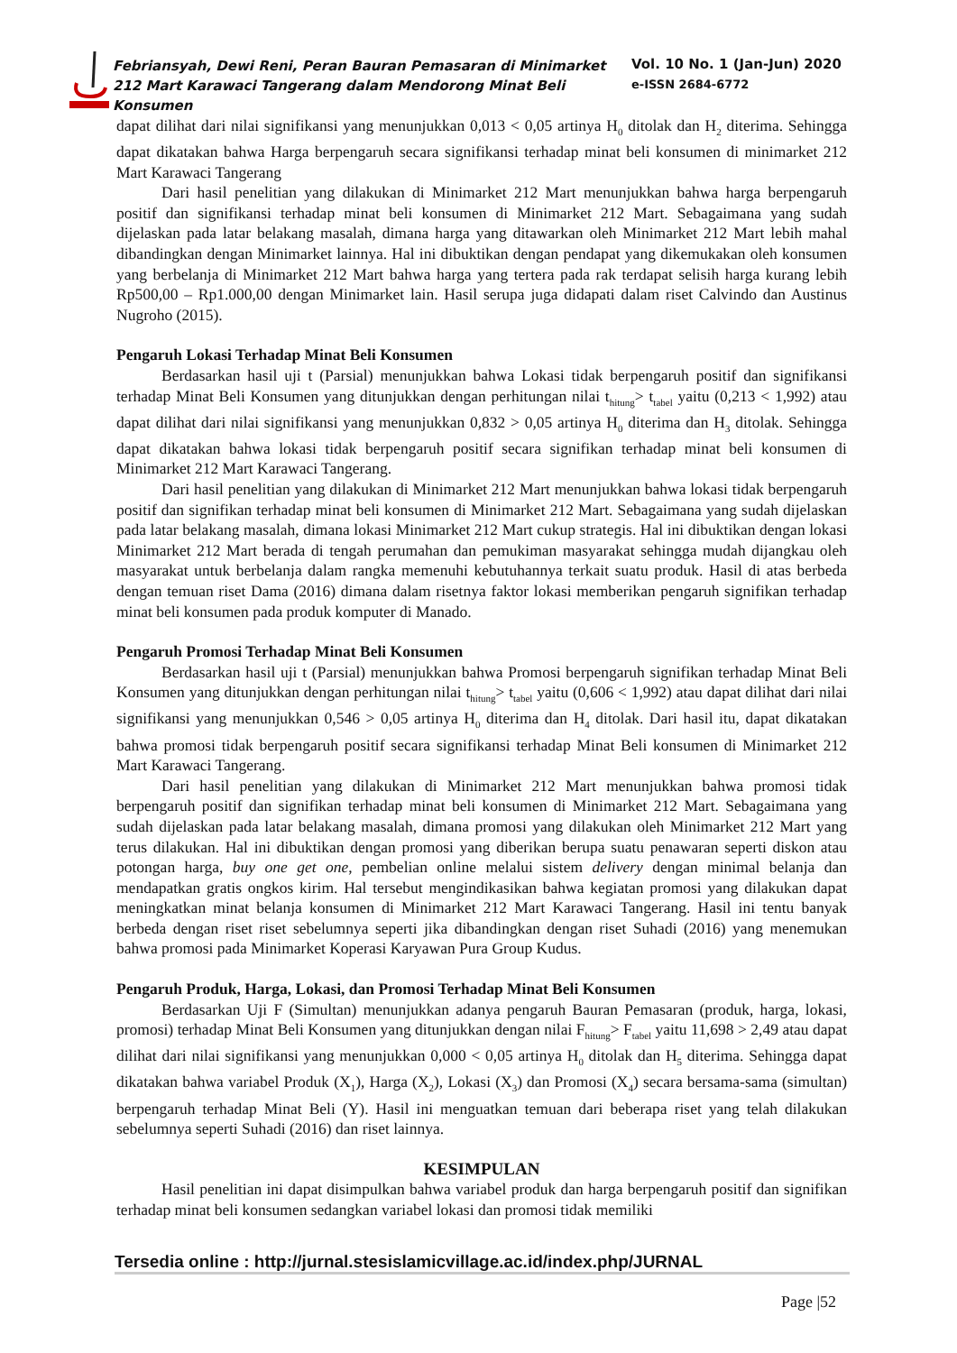Febriansyah, Dewi Reni, Peran Bauran Pemasaran di Minimarket 212 Mart Karawaci Tangerang dalam Mendorong Minat Beli Konsumen
Vol. 10 No. 1 (Jan-Jun) 2020
e-ISSN 2684-6772
dapat dilihat dari nilai signifikansi yang menunjukkan 0,013 < 0,05 artinya H<sub>0</sub> ditolak dan H<sub>2</sub> diterima. Sehingga dapat dikatakan bahwa Harga berpengaruh secara signifikansi terhadap minat beli konsumen di minimarket 212 Mart Karawaci Tangerang
Dari hasil penelitian yang dilakukan di Minimarket 212 Mart menunjukkan bahwa harga berpengaruh positif dan signifikansi terhadap minat beli konsumen di Minimarket 212 Mart. Sebagaimana yang sudah dijelaskan pada latar belakang masalah, dimana harga yang ditawarkan oleh Minimarket 212 Mart lebih mahal dibandingkan dengan Minimarket lainnya. Hal ini dibuktikan dengan pendapat yang dikemukakan oleh konsumen yang berbelanja di Minimarket 212 Mart bahwa harga yang tertera pada rak terdapat selisih harga kurang lebih Rp500,00 – Rp1.000,00 dengan Minimarket lain. Hasil serupa juga didapati dalam riset Calvindo dan Austinus Nugroho (2015).
Pengaruh Lokasi Terhadap Minat Beli Konsumen
Berdasarkan hasil uji t (Parsial) menunjukkan bahwa Lokasi tidak berpengaruh positif dan signifikansi terhadap Minat Beli Konsumen yang ditunjukkan dengan perhitungan nilai t<sub>hitung</sub>> t<sub>tabel</sub> yaitu (0,213 < 1,992) atau dapat dilihat dari nilai signifikansi yang menunjukkan 0,832 > 0,05 artinya H<sub>0</sub> diterima dan H<sub>3</sub> ditolak. Sehingga dapat dikatakan bahwa lokasi tidak berpengaruh positif secara signifikan terhadap minat beli konsumen di Minimarket 212 Mart Karawaci Tangerang.
Dari hasil penelitian yang dilakukan di Minimarket 212 Mart menunjukkan bahwa lokasi tidak berpengaruh positif dan signifikan terhadap minat beli konsumen di Minimarket 212 Mart. Sebagaimana yang sudah dijelaskan pada latar belakang masalah, dimana lokasi Minimarket 212 Mart cukup strategis. Hal ini dibuktikan dengan lokasi Minimarket 212 Mart berada di tengah perumahan dan pemukiman masyarakat sehingga mudah dijangkau oleh masyarakat untuk berbelanja dalam rangka memenuhi kebutuhannya terkait suatu produk. Hasil di atas berbeda dengan temuan riset Dama (2016) dimana dalam risetnya faktor lokasi memberikan pengaruh signifikan terhadap minat beli konsumen pada produk komputer di Manado.
Pengaruh Promosi Terhadap Minat Beli Konsumen
Berdasarkan hasil uji t (Parsial) menunjukkan bahwa Promosi berpengaruh signifikan terhadap Minat Beli Konsumen yang ditunjukkan dengan perhitungan nilai t<sub>hitung</sub>> t<sub>tabel</sub> yaitu (0,606 < 1,992) atau dapat dilihat dari nilai signifikansi yang menunjukkan 0,546 > 0,05 artinya H<sub>0</sub> diterima dan H<sub>4</sub> ditolak. Dari hasil itu, dapat dikatakan bahwa promosi tidak berpengaruh positif secara signifikansi terhadap Minat Beli konsumen di Minimarket 212 Mart Karawaci Tangerang.
Dari hasil penelitian yang dilakukan di Minimarket 212 Mart menunjukkan bahwa promosi tidak berpengaruh positif dan signifikan terhadap minat beli konsumen di Minimarket 212 Mart. Sebagaimana yang sudah dijelaskan pada latar belakang masalah, dimana promosi yang dilakukan oleh Minimarket 212 Mart yang terus dilakukan. Hal ini dibuktikan dengan promosi yang diberikan berupa suatu penawaran seperti diskon atau potongan harga, buy one get one, pembelian online melalui sistem delivery dengan minimal belanja dan mendapatkan gratis ongkos kirim. Hal tersebut mengindikasikan bahwa kegiatan promosi yang dilakukan dapat meningkatkan minat belanja konsumen di Minimarket 212 Mart Karawaci Tangerang. Hasil ini tentu banyak berbeda dengan riset riset sebelumnya seperti jika dibandingkan dengan riset Suhadi (2016) yang menemukan bahwa promosi pada Minimarket Koperasi Karyawan Pura Group Kudus.
Pengaruh Produk, Harga, Lokasi, dan Promosi Terhadap Minat Beli Konsumen
Berdasarkan Uji F (Simultan) menunjukkan adanya pengaruh Bauran Pemasaran (produk, harga, lokasi, promosi) terhadap Minat Beli Konsumen yang ditunjukkan dengan nilai F<sub>hitung</sub>> F<sub>tabel</sub> yaitu 11,698 > 2,49 atau dapat dilihat dari nilai signifikansi yang menunjukkan 0,000 < 0,05 artinya H<sub>0</sub> ditolak dan H<sub>5</sub> diterima. Sehingga dapat dikatakan bahwa variabel Produk (X<sub>1</sub>), Harga (X<sub>2</sub>), Lokasi (X<sub>3</sub>) dan Promosi (X<sub>4</sub>) secara bersama-sama (simultan) berpengaruh terhadap Minat Beli (Y). Hasil ini menguatkan temuan dari beberapa riset yang telah dilakukan sebelumnya seperti Suhadi (2016) dan riset lainnya.
KESIMPULAN
Hasil penelitian ini dapat disimpulkan bahwa variabel produk dan harga berpengaruh positif dan signifikan terhadap minat beli konsumen sedangkan variabel lokasi dan promosi tidak memiliki
Tersedia online : http://jurnal.stesislamicvillage.ac.id/index.php/JURNAL
Page |52